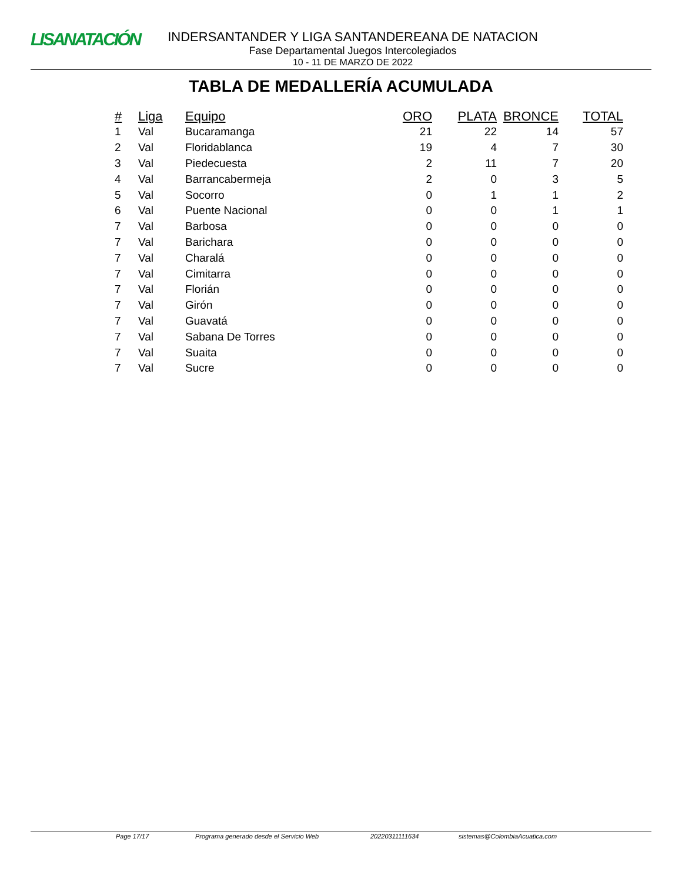LISANATACIÓN
INDERSANTANDER Y LIGA SANTANDEREANA DE NATACION
Fase Departamental Juegos Intercolegiados
10 - 11 DE MARZO DE 2022
TABLA DE MEDALLERÍA ACUMULADA
| # | Liga | Equipo | ORO | PLATA | BRONCE | TOTAL |
| --- | --- | --- | --- | --- | --- | --- |
| 1 | Val | Bucaramanga | 21 | 22 | 14 | 57 |
| 2 | Val | Floridablanca | 19 | 4 | 7 | 30 |
| 3 | Val | Piedecuesta | 2 | 11 | 7 | 20 |
| 4 | Val | Barrancabermeja | 2 | 0 | 3 | 5 |
| 5 | Val | Socorro | 0 | 1 | 1 | 2 |
| 6 | Val | Puente Nacional | 0 | 0 | 1 | 1 |
| 7 | Val | Barbosa | 0 | 0 | 0 | 0 |
| 7 | Val | Barichara | 0 | 0 | 0 | 0 |
| 7 | Val | Charalá | 0 | 0 | 0 | 0 |
| 7 | Val | Cimitarra | 0 | 0 | 0 | 0 |
| 7 | Val | Florián | 0 | 0 | 0 | 0 |
| 7 | Val | Girón | 0 | 0 | 0 | 0 |
| 7 | Val | Guavatá | 0 | 0 | 0 | 0 |
| 7 | Val | Sabana De Torres | 0 | 0 | 0 | 0 |
| 7 | Val | Suaita | 0 | 0 | 0 | 0 |
| 7 | Val | Sucre | 0 | 0 | 0 | 0 |
Page 17/17 Programa generado desde el Servicio Web 20220311111634 sistemas@ColombiaAcuatica.com